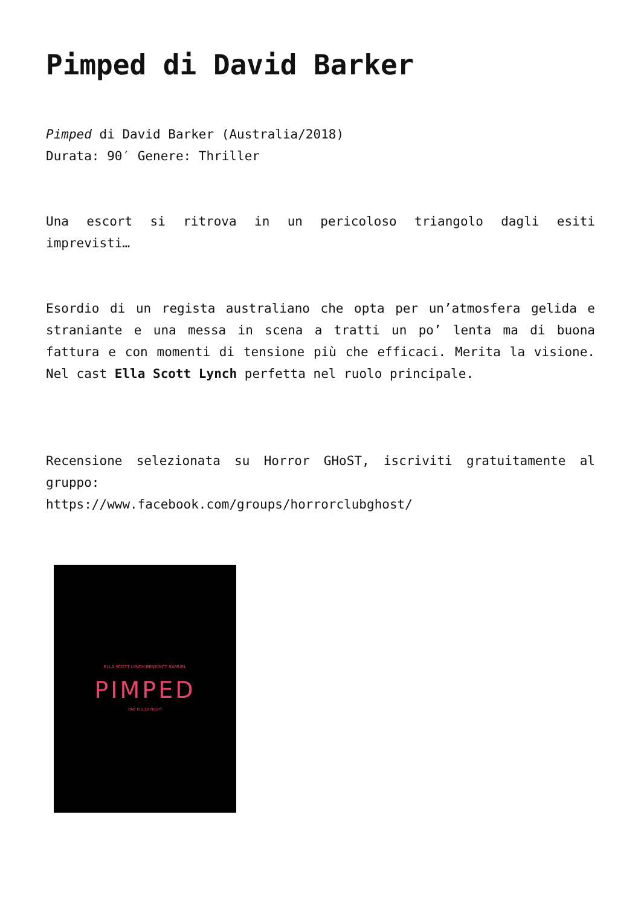Pimped di David Barker
Pimped di David Barker (Australia/2018)
Durata: 90′ Genere: Thriller
Una escort si ritrova in un pericoloso triangolo dagli esiti imprevisti…
Esordio di un regista australiano che opta per un’atmosfera gelida e straniante e una messa in scena a tratti un po’ lenta ma di buona fattura e con momenti di tensione più che efficaci. Merita la visione. Nel cast Ella Scott Lynch perfetta nel ruolo principale.
Recensione selezionata su Horror GHoST, iscriviti gratuitamente al gruppo:
https://www.facebook.com/groups/horrorclubghost/
ELLA SCOTT LYNCH BENEDICT SAMUEL
PIMPED
ONE KILLER NIGHT